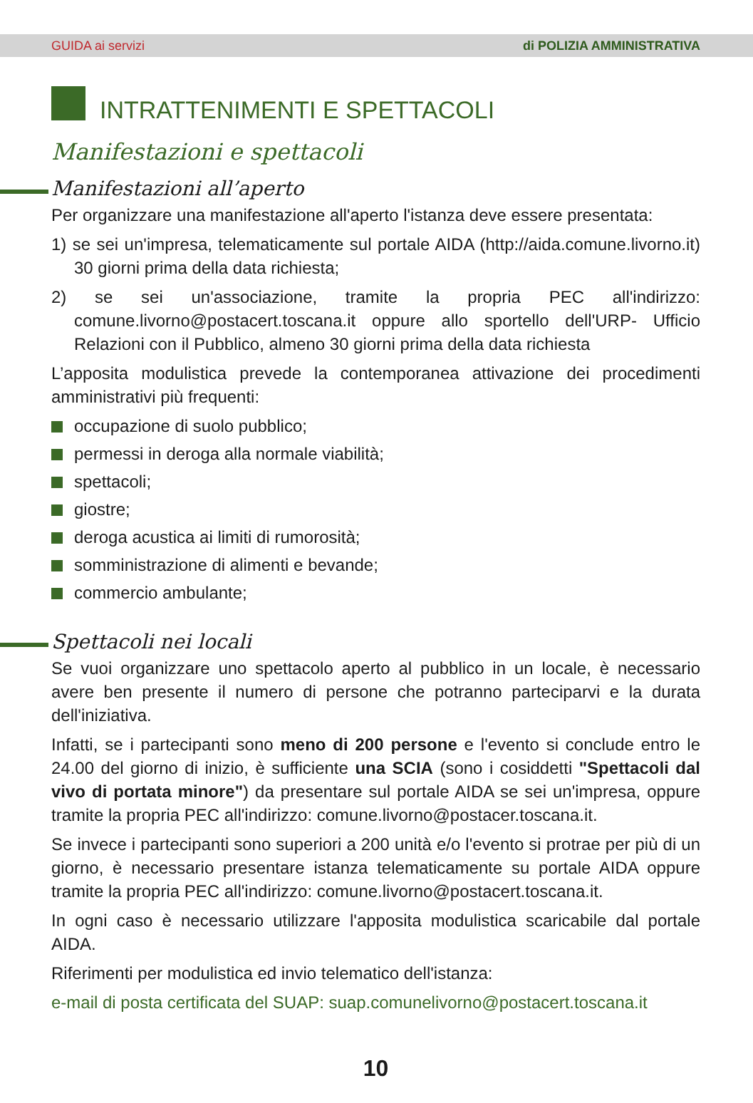GUIDA ai servizi di POLIZIA AMMINISTRATIVA
INTRATTENIMENTI E SPETTACOLI
Manifestazioni e spettacoli
Manifestazioni all’aperto
Per organizzare una manifestazione all'aperto l'istanza deve essere presentata:
1) se sei un'impresa, telematicamente sul portale AIDA (http://aida.comune.livorno.it) 30 giorni prima della data richiesta;
2) se sei un'associazione, tramite la propria PEC all'indirizzo: comune.livorno@postacert.toscana.it oppure allo sportello dell'URP- Ufficio Relazioni con il Pubblico, almeno 30 giorni prima della data richiesta
L’apposita modulistica prevede la contemporanea attivazione dei procedimenti amministrativi più frequenti:
occupazione di suolo pubblico;
permessi in deroga alla normale viabilità;
spettacoli;
giostre;
deroga acustica ai limiti di rumorosità;
somministrazione di alimenti e bevande;
commercio ambulante;
Spettacoli nei locali
Se vuoi organizzare uno spettacolo aperto al pubblico in un locale, è necessario avere ben presente il numero di persone che potranno parteciparvi e la durata dell'iniziativa.
Infatti, se i partecipanti sono meno di 200 persone e l'evento si conclude entro le 24.00 del giorno di inizio, è sufficiente una SCIA (sono i cosiddetti "Spettacoli dal vivo di portata minore") da presentare sul portale AIDA se sei un'impresa, oppure tramite la propria PEC all'indirizzo: comune.livorno@postacer.toscana.it.
Se invece i partecipanti sono superiori a 200 unità e/o l'evento si protrae per più di un giorno, è necessario presentare istanza telematicamente su portale AIDA oppure tramite la propria PEC all'indirizzo: comune.livorno@postacert.toscana.it.
In ogni caso è necessario utilizzare l'apposita modulistica scaricabile dal portale AIDA.
Riferimenti per modulistica ed invio telematico dell'istanza:
e-mail di posta certificata del SUAP: suap.comunelivorno@postacert.toscana.it
10